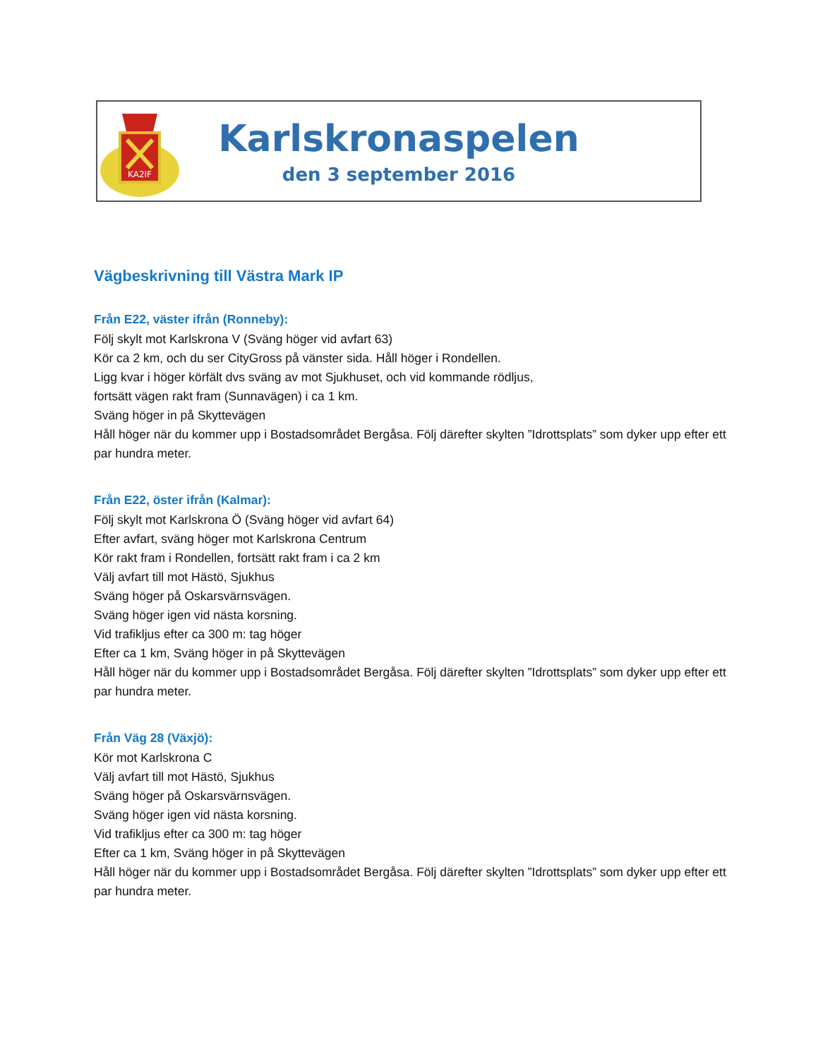KA2IF
Karlskronaspelen
den 3 september 2016
Vägbeskrivning till Västra Mark IP
Från E22, väster ifrån (Ronneby):
Följ skylt mot Karlskrona V (Sväng höger vid avfart 63)
Kör ca 2 km, och du ser CityGross på vänster sida. Håll höger i Rondellen.
Ligg kvar i höger körfält dvs sväng av mot Sjukhuset, och vid kommande rödljus,
fortsätt vägen rakt fram (Sunnavägen) i ca 1 km.
Sväng höger in på Skyttevägen
Håll höger när du kommer upp i Bostadsområdet Bergåsa. Följ därefter skylten ”Idrottsplats” som dyker upp efter ett par hundra meter.
Från E22, öster ifrån (Kalmar):
Följ skylt mot Karlskrona Ö (Sväng höger vid avfart 64)
Efter avfart, sväng höger mot Karlskrona Centrum
Kör rakt fram i Rondellen, fortsätt rakt fram i ca 2 km
Välj avfart till mot Hästö, Sjukhus
Sväng höger på Oskarsvärnsvägen.
Sväng höger igen vid nästa korsning.
Vid trafikljus efter ca 300 m: tag höger
Efter ca 1 km, Sväng höger in på Skyttevägen
Håll höger när du kommer upp i Bostadsområdet Bergåsa. Följ därefter skylten ”Idrottsplats” som dyker upp efter ett par hundra meter.
Från Väg 28 (Växjö):
Kör mot Karlskrona C
Välj avfart till mot Hästö, Sjukhus
Sväng höger på Oskarsvärnsvägen.
Sväng höger igen vid nästa korsning.
Vid trafikljus efter ca 300 m: tag höger
Efter ca 1 km, Sväng höger in på Skyttevägen
Håll höger när du kommer upp i Bostadsområdet Bergåsa. Följ därefter skylten ”Idrottsplats” som dyker upp efter ett par hundra meter.